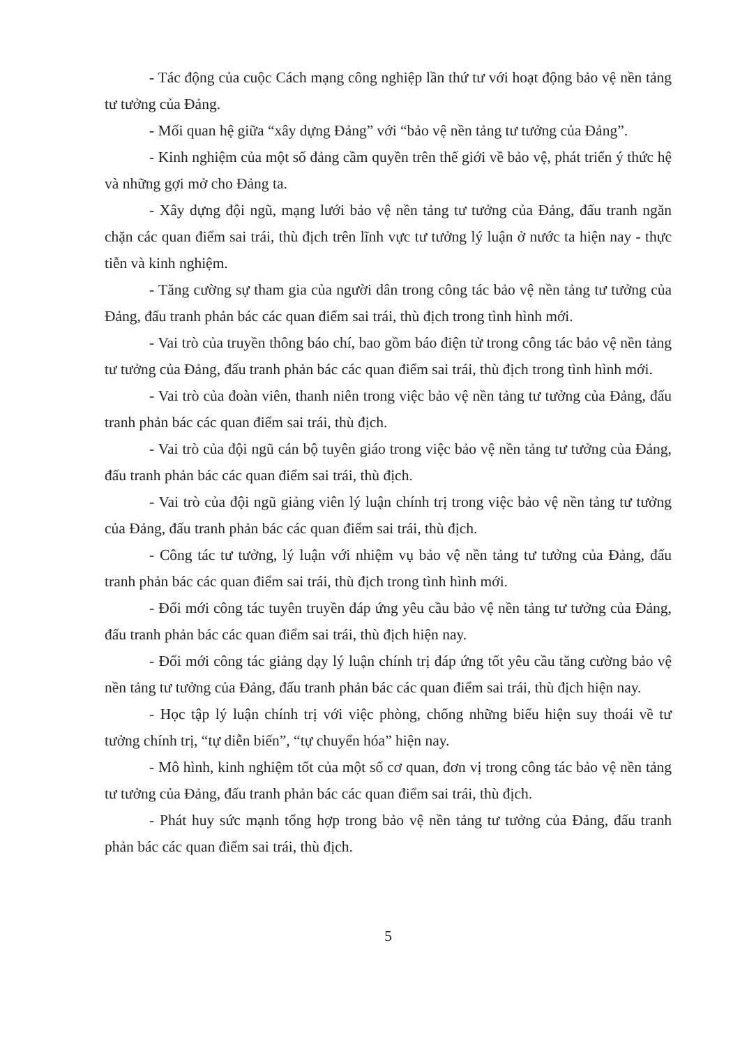- Tác động của cuộc Cách mạng công nghiệp lần thứ tư với hoạt động bảo vệ nền tảng tư tưởng của Đảng.
- Mối quan hệ giữa “xây dựng Đảng” với “bảo vệ nền tảng tư tưởng của Đảng”.
- Kinh nghiệm của một số đảng cầm quyền trên thế giới về bảo vệ, phát triển ý thức hệ và những gợi mở cho Đảng ta.
- Xây dựng đội ngũ, mạng lưới bảo vệ nền tảng tư tưởng của Đảng, đấu tranh ngăn chặn các quan điểm sai trái, thù địch trên lĩnh vực tư tưởng lý luận ở nước ta hiện nay - thực tiễn và kinh nghiệm.
- Tăng cường sự tham gia của người dân trong công tác bảo vệ nền tảng tư tưởng của Đảng, đấu tranh phản bác các quan điểm sai trái, thù địch trong tình hình mới.
- Vai trò của truyền thông báo chí, bao gồm báo điện tử trong công tác bảo vệ nền tảng tư tưởng của Đảng, đấu tranh phản bác các quan điểm sai trái, thù địch trong tình hình mới.
- Vai trò của đoàn viên, thanh niên trong việc bảo vệ nền tảng tư tưởng của Đảng, đấu tranh phản bác các quan điểm sai trái, thù địch.
- Vai trò của đội ngũ cán bộ tuyên giáo trong việc bảo vệ nền tảng tư tưởng của Đảng, đấu tranh phản bác các quan điểm sai trái, thù địch.
- Vai trò của đội ngũ giảng viên lý luận chính trị trong việc bảo vệ nền tảng tư tưởng của Đảng, đấu tranh phản bác các quan điểm sai trái, thù địch.
- Công tác tư tưởng, lý luận với nhiệm vụ bảo vệ nền tảng tư tưởng của Đảng, đấu tranh phản bác các quan điểm sai trái, thù địch trong tình hình mới.
- Đổi mới công tác tuyên truyền đáp ứng yêu cầu bảo vệ nền tảng tư tưởng của Đảng, đấu tranh phản bác các quan điểm sai trái, thù địch hiện nay.
- Đổi mới công tác giảng dạy lý luận chính trị đáp ứng tốt yêu cầu tăng cường bảo vệ nền tảng tư tưởng của Đảng, đấu tranh phản bác các quan điểm sai trái, thù địch hiện nay.
- Học tập lý luận chính trị với việc phòng, chống những biểu hiện suy thoái về tư tưởng chính trị, “tự diễn biến”, “tự chuyển hóa” hiện nay.
- Mô hình, kinh nghiệm tốt của một số cơ quan, đơn vị trong công tác bảo vệ nền tảng tư tưởng của Đảng, đấu tranh phản bác các quan điểm sai trái, thù địch.
- Phát huy sức mạnh tổng hợp trong bảo vệ nền tảng tư tưởng của Đảng, đấu tranh phản bác các quan điểm sai trái, thù địch.
5